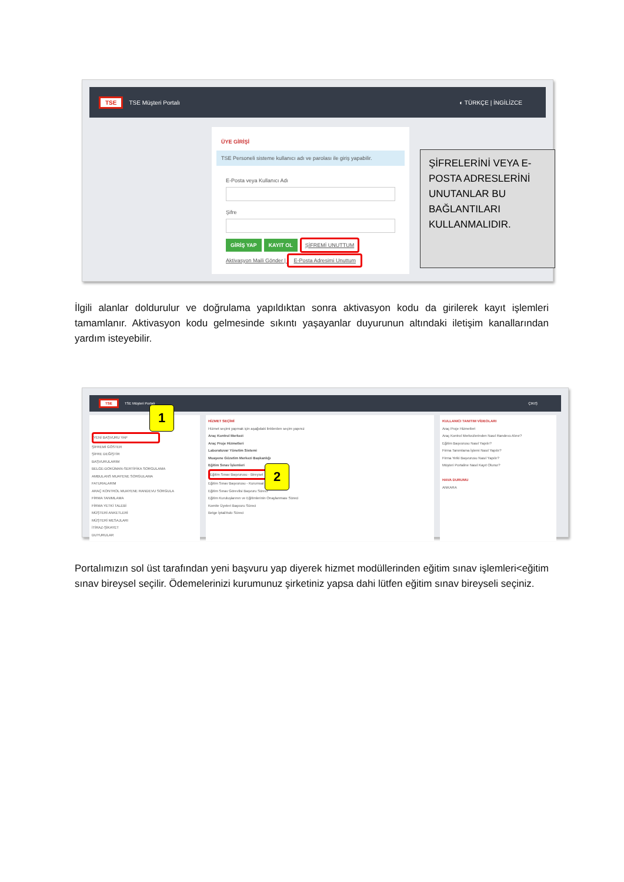TSE TSE Müşteri Portalı ◐ TÜRKÇE | İNGİLİZCE
ÜYE GİRİŞİ
TSE Personeli sisteme kullanıcı adı ve parolası ile giriş yapabilir.
E-Posta veya Kullanıcı Adı
Şifre
GİRİŞ YAP KAYIT OL ŞİFREMİ UNUTTUM
Aktivasyon Maili Gönder | E-Posta Adresimi Unuttum
ŞİFRELERİNİ VEYA E-POSTA ADRESLERİNİ UNUTANLAR BU BAĞLANTILARI KULLANMALIDIR.
İlgili alanlar doldurulur ve doğrulama yapıldıktan sonra aktivasyon kodu da girilerek kayıt işlemleri tamamlanır. Aktivasyon kodu gelmesinde sıkıntı yaşayanlar duyurunun altındaki iletişim kanallarından yardım isteyebilir.
TSE TSE Müşteri Portalı ÇIKIŞ
YENİ BAŞVURU YAP
ŞİFREMİ GÖSTER
ŞİFRE DEĞİŞTİR
BAŞVURULARIM
BELGE-DOKÜMAN-SERTİFİKA SORGULAMA
AMBULANS MUAYENE SORGULAMA
FATURALARIM
ARAÇ KONTROL MUAYENE RANDEVU SORGULA
FİRMA TANIMLAMA
FİRMA YETKİ TALEBİ
MÜŞTERİ ANKETLERİ
MÜŞTERİ MESAJLARI
İTİRAZ-ŞİKAYET
DUYURULAR
HİZMET SEÇİMİ
Hizmet seçimi yapmak için aşağıdaki linklerden seçim yapınız
Araç Kontrol Merkezi
Araç Proje Hizmetleri
Laboratuvar Yönetim Sistemi
Muayene Gözetim Merkezi Başkanlığı
Eğitim Sınav İşlemleri
Eğitim Sınav Başvurusu - Bireysel
Eğitim Sınav Başvurusu - Kurumsal
Eğitim Sınav Görevlisi Başvuru Süreci
Eğitim Kuruluşlarının ve Eğitimlerinin Onaylanması Süreci
Komite Üyeleri Başvuru Süreci
Belge İptal/Askı Süreci
KULLANICI TANITIM VİDEOLARI
Araç Proje Hizmetleri
Araç Kontrol Merkezlerinden Nasıl Randevu Alınır?
Eğitim Başvurusu Nasıl Yapılır?
Firma Tanımlama İşlemi Nasıl Yapılır?
Firma Yetki Başvurusu Nasıl Yapılır?
Müşteri Portaline Nasıl Kayıt Olunur?
HAVA DURUMU
ANKARA
1
2
Portalımızın sol üst tarafından yeni başvuru yap diyerek hizmet modüllerinden eğitim sınav işlemleri<eğitim sınav bireysel seçilir. Ödemelerinizi kurumunuz şirketiniz yapsa dahi lütfen eğitim sınav bireyseli seçiniz.